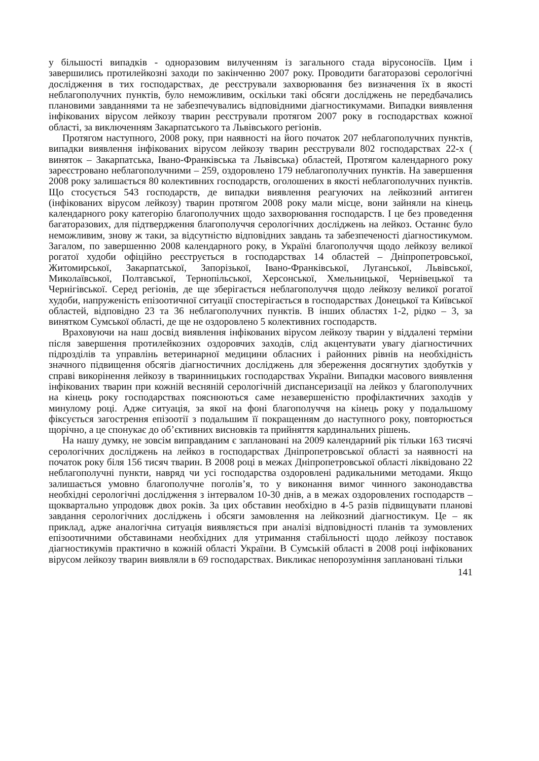у більшості випадків - одноразовим вилученням із загального стада вірусоносіїв. Цим і завершились протилейкозні заходи по закінченню 2007 року. Проводити багаторазові серологічні дослідження в тих господарствах, де реєстрували захворювання без визначення їх в якості неблагополучних пунктів, було неможливим, оскільки такі обсяги досліджень не передбачались плановими завданнями та не забезпечувались відповідними діагностикумами. Випадки виявлення інфікованих вірусом лейкозу тварин реєстрували протягом 2007 року в господарствах кожної області, за виключенням Закарпатського та Львівського регіонів.
Протягом наступного, 2008 року, при наявності на його початок 207 неблагополучних пунктів, випадки виявлення інфікованих вірусом лейкозу тварин реєстрували 802 господарствах 22-х ( виняток – Закарпатська, Івано-Франківська та Львівська) областей, Протягом календарного року зареєстровано неблагополучними – 259, оздоровлено 179 неблагополучних пунктів. На завершення 2008 року залишається 80 колективних господарств, оголошених в якості неблагополучних пунктів. Що стосується 543 господарств, де випадки виявлення реагуючих на лейкозний антиген (інфікованих вірусом лейкозу) тварин протягом 2008 року мали місце, вони зайняли на кінець календарного року категорію благополучних щодо захворювання господарств. І це без проведення багаторазових, для підтвердження благополуччя серологічних досліджень на лейкоз. Останнє було неможливим, знову ж таки, за відсутністю відповідних завдань та забезпеченості діагностикумом. Загалом, по завершенню 2008 календарного року, в Україні благополуччя щодо лейкозу великої рогатої худоби офіційно реєструється в господарствах 14 областей – Дніпропетровської, Житомирської, Закарпатської, Запорізької, Івано-Франківської, Луганської, Львівської, Миколаївської, Полтавської, Тернопільської, Херсонської, Хмельницької, Чернівецької та Чернігівської. Серед регіонів, де ще зберігається неблагополуччя щодо лейкозу великої рогатої худоби, напруженість епізоотичної ситуації спостерігається в господарствах Донецької та Київської областей, відповідно 23 та 36 неблагополучних пунктів. В інших областях 1-2, рідко – 3, за винятком Сумської області, де ще не оздоровлено 5 колективних господарств.
Враховуючи на наш досвід виявлення інфікованих вірусом лейкозу тварин у віддалені терміни після завершення протилейкозних оздоровчих заходів, слід акцентувати увагу діагностичних підрозділів та управлінь ветеринарної медицини обласних і районних рівнів на необхідність значного підвищення обсягів діагностичних досліджень для збереження досягнутих здобутків у справі викорінення лейкозу в тваринницьких господарствах України. Випадки масового виявлення інфікованих тварин при кожній весняній серологічній диспансеризації на лейкоз у благополучних на кінець року господарствах пояснюються саме незавершеністю профілактичних заходів у минулому році. Адже ситуація, за якої на фоні благополуччя на кінець року у подальшому фіксується загострення епізоотії з подальшим її покращенням до наступного року, повторюється щорічно, а це спонукає до об’єктивних висновків та прийняття кардинальних рішень.
На нашу думку, не зовсім виправданим є заплановані на 2009 календарний рік тільки 163 тисячі серологічних досліджень на лейкоз в господарствах Дніпропетровської області за наявності на початок року біля 156 тисяч тварин. В 2008 році в межах Дніпропетровської області ліквідовано 22 неблагополучні пункти, навряд чи усі господарства оздоровлені радикальними методами. Якщо залишається умовно благополучне поголів’я, то у виконання вимог чинного законодавства необхідні серологічні дослідження з інтервалом 10-30 днів, а в межах оздоровлених господарств – щоквартально упродовж двох років. За цих обставин необхідно в 4-5 разів підвищувати планові завдання серологічних досліджень і обсяги замовлення на лейкозний діагностикум. Це – як приклад, адже аналогічна ситуація виявляється при аналізі відповідності планів та зумовлених епізоотичними обставинами необхідних для утримання стабільності щодо лейкозу поставок діагностикумів практично в кожній області України. В Сумській області в 2008 році інфікованих вірусом лейкозу тварин виявляли в 69 господарствах. Викликає непорозуміння заплановані тільки
141